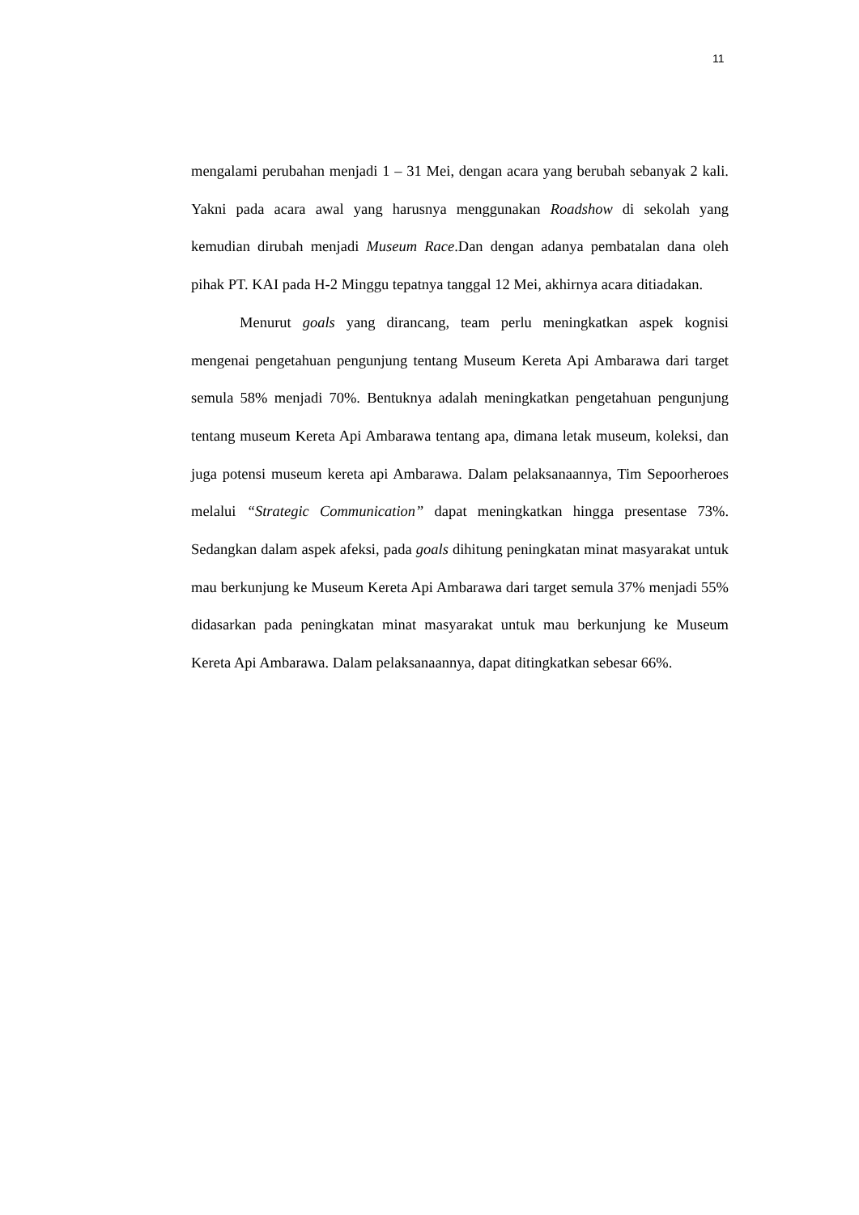11
mengalami perubahan menjadi 1 – 31 Mei, dengan acara yang berubah sebanyak 2 kali. Yakni pada acara awal yang harusnya menggunakan Roadshow di sekolah yang kemudian dirubah menjadi Museum Race.Dan dengan adanya pembatalan dana oleh pihak PT. KAI pada H-2 Minggu tepatnya tanggal 12 Mei, akhirnya acara ditiadakan.
Menurut goals yang dirancang, team perlu meningkatkan aspek kognisi mengenai pengetahuan pengunjung tentang Museum Kereta Api Ambarawa dari target semula 58% menjadi 70%. Bentuknya adalah meningkatkan pengetahuan pengunjung tentang museum Kereta Api Ambarawa tentang apa, dimana letak museum, koleksi, dan juga potensi museum kereta api Ambarawa. Dalam pelaksanaannya, Tim Sepoorheroes melalui “Strategic Communication” dapat meningkatkan hingga presentase 73%. Sedangkan dalam aspek afeksi, pada goals dihitung peningkatan minat masyarakat untuk mau berkunjung ke Museum Kereta Api Ambarawa dari target semula 37% menjadi 55% didasarkan pada peningkatan minat masyarakat untuk mau berkunjung ke Museum Kereta Api Ambarawa. Dalam pelaksanaannya, dapat ditingkatkan sebesar 66%.